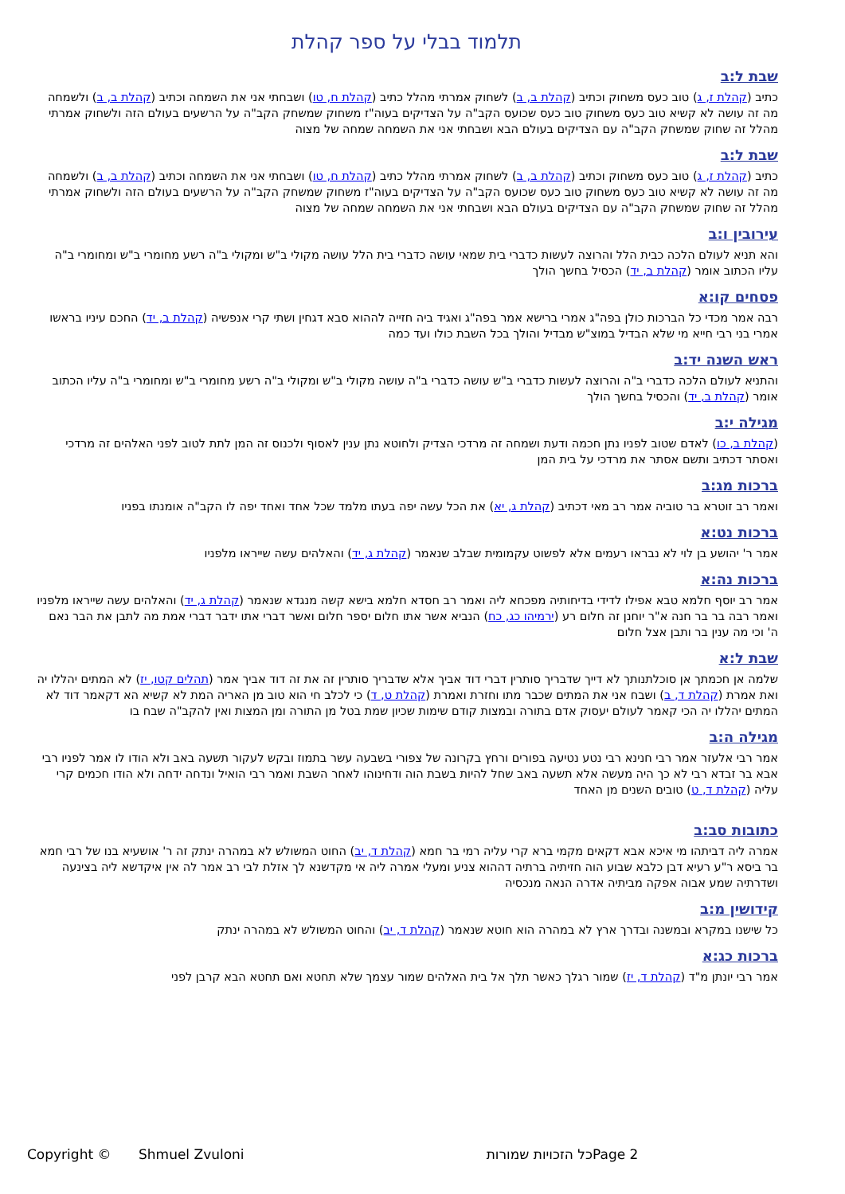תלמוד בבלי על ספר קהלת
שבת ל:ב
כתיב (קהלת ז, ג) טוב כעס משחוק וכתיב (קהלת ב, ב) לשחוק אמרתי מהלל כתיב (קהלת ח, טו) ושבחתי אני את השמחה וכתיב (קהלת ב, ב) ולשמחה מה זה עושה לא קשיא טוב כעס משחוק טוב כעס שכועס הקב"ה על הצדיקים בעוה"ז משחוק שמשחק הקב"ה על הרשעים בעולם הזה ולשחוק אמרתי מהלל זה שחוק שמשחק הקב"ה עם הצדיקים בעולם הבא ושבחתי אני את השמחה שמחה של מצוה
שבת ל:ב
כתיב (קהלת ז, ג) טוב כעס משחוק וכתיב (קהלת ב, ב) לשחוק אמרתי מהלל כתיב (קהלת ח, טו) ושבחתי אני את השמחה וכתיב (קהלת ב, ב) ולשמחה מה זה עושה לא קשיא טוב כעס משחוק טוב כעס שכועס הקב"ה על הצדיקים בעוה"ז משחוק שמשחק הקב"ה על הרשעים בעולם הזה ולשחוק אמרתי מהלל זה שחוק שמשחק הקב"ה עם הצדיקים בעולם הבא ושבחתי אני את השמחה שמחה של מצוה
עירובין ו:ב
והא תניא לעולם הלכה כבית הלל והרוצה לעשות כדברי בית שמאי עושה כדברי בית הלל עושה מקולי ב"ש ומקולי ב"ה רשע מחומרי ב"ש ומחומרי ב"ה עליו הכתוב אומר (קהלת ב, יד) הכסיל בחשך הולך
פסחים קו:א
רבה אמר מכדי כל הברכות כולן בפה"ג אמרי ברישא אמר בפה"ג ואגיד ביה חזייה לההוא סבא דגחין ושתי קרי אנפשיה (קהלת ב, יד) החכם עיניו בראשו אמרי בני רבי חייא מי שלא הבדיל במוצ"ש מבדיל והולך בכל השבת כולו ועד כמה
ראש השנה יד:ב
והתניא לעולם הלכה כדברי ב"ה והרוצה לעשות כדברי ב"ש עושה כדברי ב"ה עושה מקולי ב"ש ומקולי ב"ה רשע מחומרי ב"ש ומחומרי ב"ה עליו הכתוב אומר (קהלת ב, יד) והכסיל בחשך הולך
מגילה י:ב
(קהלת ב, כו) לאדם שטוב לפניו נתן חכמה ודעת ושמחה זה מרדכי הצדיק ולחוטא נתן ענין לאסוף ולכנוס זה המן לתת לטוב לפני האלהים זה מרדכי ואסתר דכתיב ותשם אסתר את מרדכי על בית המן
ברכות מג:ב
ואמר רב זוטרא בר טוביה אמר רב מאי דכתיב (קהלת ג, יא) את הכל עשה יפה בעתו מלמד שכל אחד ואחד יפה לו הקב"ה אומנתו בפניו
ברכות נט:א
אמר ר' יהושע בן לוי לא נבראו רעמים אלא לפשוט עקמומית שבלב שנאמר (קהלת ג, יד) והאלהים עשה שייראו מלפניו
ברכות נה:א
אמר רב יוסף חלמא טבא אפילו לדידי בדיחותיה מפכחא ליה ואמר רב חסדא חלמא בישא קשה מנגדא שנאמר (קהלת ג, יד) והאלהים עשה שייראו מלפניו ואמר רבה בר בר חנה א"ר יוחנן זה חלום רע (ירמיהו כג, כח) הנביא אשר אתו חלום יספר חלום ואשר דברי אתו ידבר דברי אמת מה לתבן את הבר נאם ה' וכי מה ענין בר ותבן אצל חלום
שבת ל:א
שלמה אן חכמתך אן סוכלתנותך לא דייך שדבריך סותרין דברי דוד אביך אלא שדבריך סותרין זה את זה דוד אביך אמר (תהלים קטו, יז) לא המתים יהללו יה ואת אמרת (קהלת ד, ב) ושבח אני את המתים שכבר מתו וחזרת ואמרת (קהלת ט, ד) כי לכלב חי הוא טוב מן האריה המת לא קשיא הא דקאמר דוד לא המתים יהללו יה הכי קאמר לעולם יעסוק אדם בתורה ובמצות קודם שימות שכיון שמת בטל מן התורה ומן המצות ואין להקב"ה שבח בו
מגילה ה:ב
אמר רבי אלעזר אמר רבי חנינא רבי נטע נטיעה בפורים ורחץ בקרונה של צפורי בשבעה עשר בתמוז ובקש לעקור תשעה באב ולא הודו לו אמר לפניו רבי אבא בר זבדא רבי לא כך היה מעשה אלא תשעה באב שחל להיות בשבת הוה ודחינוהו לאחר השבת ואמר רבי הואיל ונדחה ידחה ולא הודו חכמים קרי עליה (קהלת ד, ט) טובים השנים מן האחד
כתובות סב:ב
אמרה ליה דביתהו מי איכא אבא דקאים מקמי ברא קרי עליה רמי בר חמא (קהלת ד, יב) החוט המשולש לא במהרה ינתק זה ר' אושעיא בנו של רבי חמא בר ביסא ר"ע רעיא דבן כלבא שבוע הוה חזיתיה ברתיה דההוא צניע ומעלי אמרה ליה אי מקדשנא לך אזלת לבי רב אמר לה אין איקדשא ליה בצינעה ושדרתיה שמע אבוה אפקה מביתיה אדרה הנאה מנכסיה
קידושין מ:ב
כל שישנו במקרא ובמשנה ובדרך ארץ לא במהרה הוא חוטא שנאמר (קהלת ד, יב) והחוט המשולש לא במהרה ינתק
ברכות כג:א
אמר רבי יונתן מ"ד (קהלת ד, יז) שמור רגלך כאשר תלך אל בית האלהים שמור עצמך שלא תחטא ואם תחטא הבא קרבן לפני
Copyright © Shmuel Zvuloni כל הזכויות שמורות Page 2